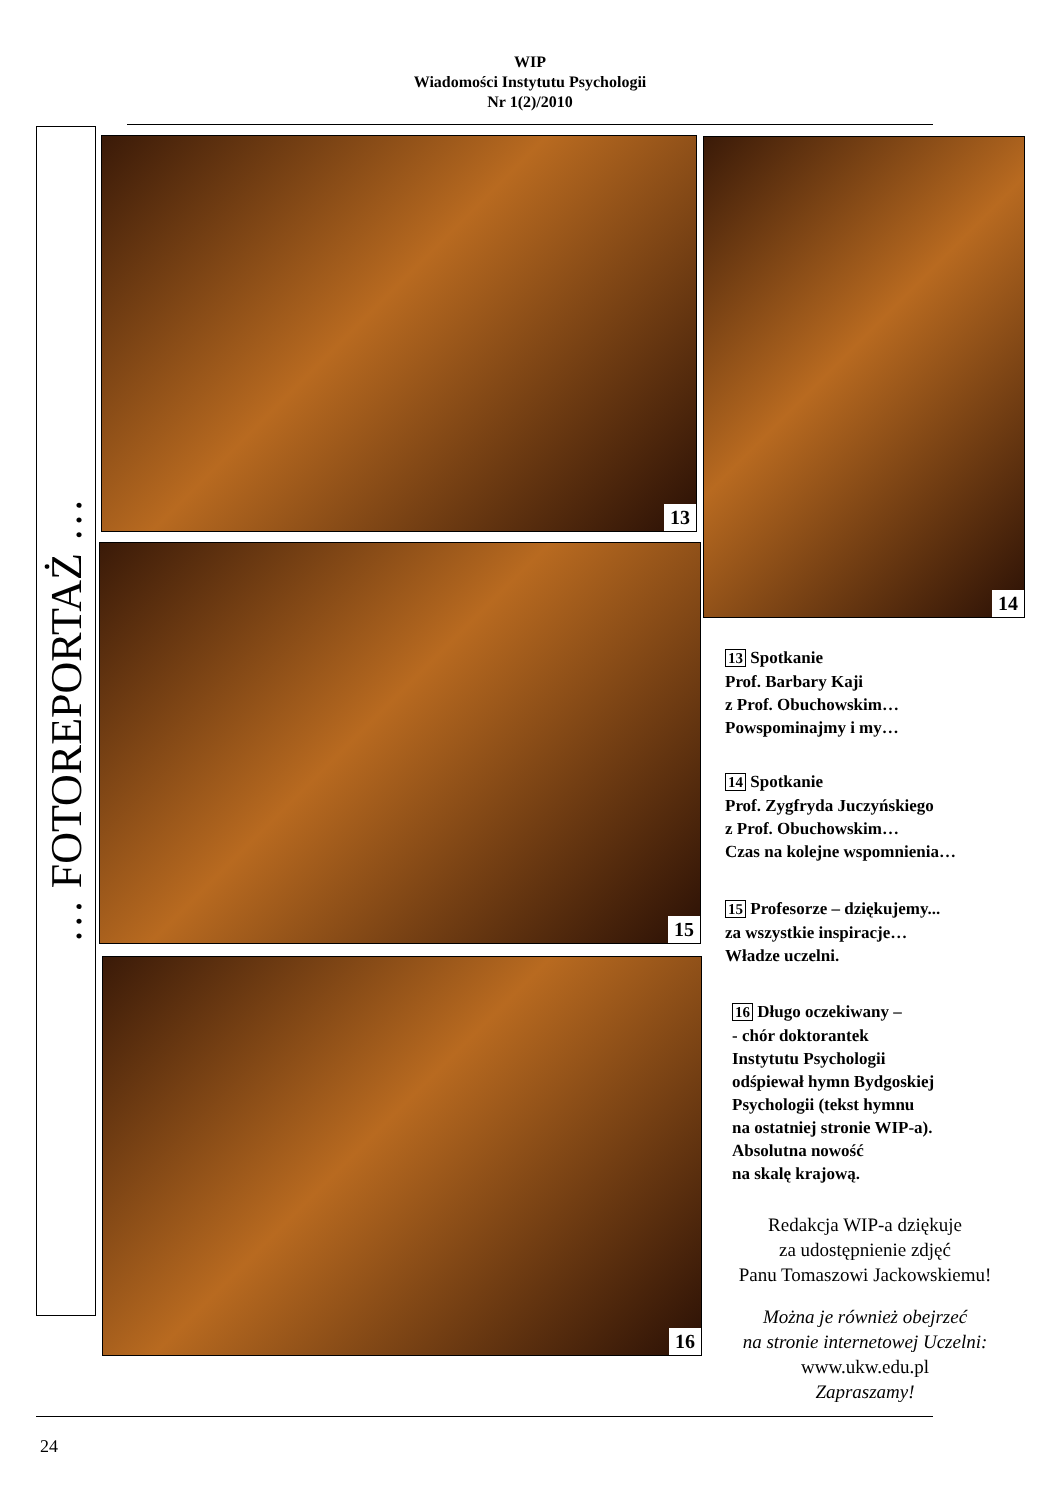WIP
Wiadomości Instytutu Psychologii
Nr 1(2)/2010
… FOTOREPORTAŻ …
13 14
15
16
13 Spotkanie
Prof. Barbary Kaji
z Prof. Obuchowskim…
Powspominajmy i my…
14 Spotkanie
Prof. Zygfryda Juczyńskiego
z Prof. Obuchowskim…
Czas na kolejne wspomnienia…
15 Profesorze – dziękujemy...
za wszystkie inspiracje…
Władze uczelni.
16 Długo oczekiwany –
- chór doktorantek
Instytutu Psychologii
odśpiewał hymn Bydgoskiej
Psychologii (tekst hymnu
na ostatniej stronie WIP-a).
Absolutna nowość
na skalę krajową.
Redakcja WIP-a dziękuje
za udostępnienie zdjęć
Panu Tomaszowi Jackowskiemu!
Można je również obejrzeć
na stronie internetowej Uczelni:
www.ukw.edu.pl
Zapraszamy!
24